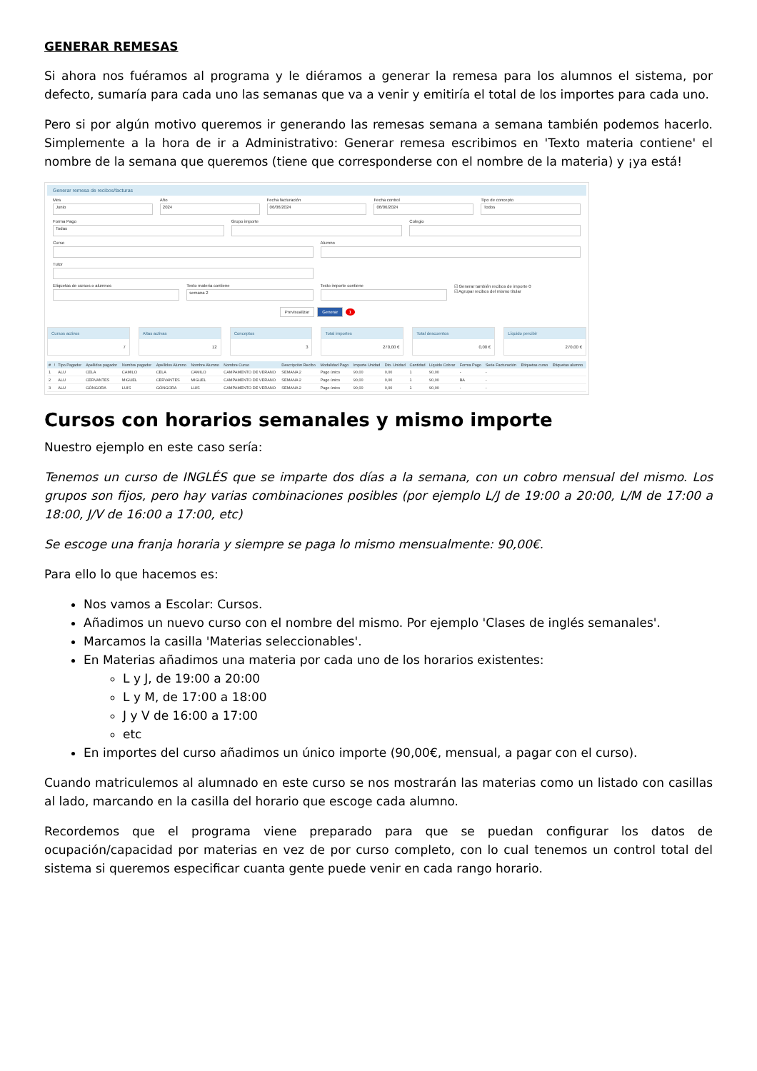GENERAR REMESAS
Si ahora nos fuéramos al programa y le diéramos a generar la remesa para los alumnos el sistema, por defecto, sumaría para cada uno las semanas que va a venir y emitiría el total de los importes para cada uno.
Pero si por algún motivo queremos ir generando las remesas semana a semana también podemos hacerlo. Simplemente a la hora de ir a Administrativo: Generar remesa escribimos en 'Texto materia contiene' el nombre de la semana que queremos (tiene que corresponderse con el nombre de la materia) y ¡ya está!
Generar remesa de recibos/facturas
Mes
Junio
Año
2024
Fecha facturación
06/06/2024
Fecha control
06/06/2024
Tipo de concepto
Todos
Forma Pago
Todas
Grupo importe Colegio
Curso Alumno
Tutor
Etiquetas de cursos o alumnos Texto materia contiene
semana 2
Texto importe contiene ☑ Generar también recibos de importe 0
☑ Agrupar recibos del mismo titular
Previsualizar Generar 1
Cursos activos
7
Altas activas
12
Conceptos
3
Total importes
270,00 €
Total descuentos
0,00 €
Líquido percibir
270,00 €
| # | ! | Tipo Pagador | Apellidos pagador | Nombre pagador | Apellidos Alumno | Nombre Alumno | Nombre Curso | Descripción Recibo | Modalidad Pago | Importe Unidad | Dto. Unidad | Cantidad | Líquido Cobrar | Forma Pago | Serie Facturación | Etiquetas curso | Etiquetas alumno |
| --- | --- | --- | --- | --- | --- | --- | --- | --- | --- | --- | --- | --- | --- | --- | --- | --- | --- |
| 1 | | ALU | CELA | CAMILO | CELA | CAMILO | CAMPAMENTO DE VERANO | SEMANA 2 | Pago único | 90,00 | 0,00 | 1 | 90,00 | - | - | | |
| 2 | | ALU | CERVANTES | MIGUEL | CERVANTES | MIGUEL | CAMPAMENTO DE VERANO | SEMANA 2 | Pago único | 90,00 | 0,00 | 1 | 90,00 | BA | - | | |
| 3 | | ALU | GÓNGORA | LUIS | GÓNGORA | LUIS | CAMPAMENTO DE VERANO | SEMANA 2 | Pago único | 90,00 | 0,00 | 1 | 90,00 | - | - | | |
Cursos con horarios semanales y mismo importe
Nuestro ejemplo en este caso sería:
Tenemos un curso de INGLÉS que se imparte dos días a la semana, con un cobro mensual del mismo. Los grupos son fijos, pero hay varias combinaciones posibles (por ejemplo L/J de 19:00 a 20:00, L/M de 17:00 a 18:00, J/V de 16:00 a 17:00, etc)
Se escoge una franja horaria y siempre se paga lo mismo mensualmente: 90,00€.
Para ello lo que hacemos es:
Nos vamos a Escolar: Cursos.
Añadimos un nuevo curso con el nombre del mismo. Por ejemplo 'Clases de inglés semanales'.
Marcamos la casilla 'Materias seleccionables'.
En Materias añadimos una materia por cada uno de los horarios existentes:
L y J, de 19:00 a 20:00
L y M, de 17:00 a 18:00
J y V de 16:00 a 17:00
etc
En importes del curso añadimos un único importe (90,00€, mensual, a pagar con el curso).
Cuando matriculemos al alumnado en este curso se nos mostrarán las materias como un listado con casillas al lado, marcando en la casilla del horario que escoge cada alumno.
Recordemos que el programa viene preparado para que se puedan configurar los datos de ocupación/capacidad por materias en vez de por curso completo, con lo cual tenemos un control total del sistema si queremos especificar cuanta gente puede venir en cada rango horario.